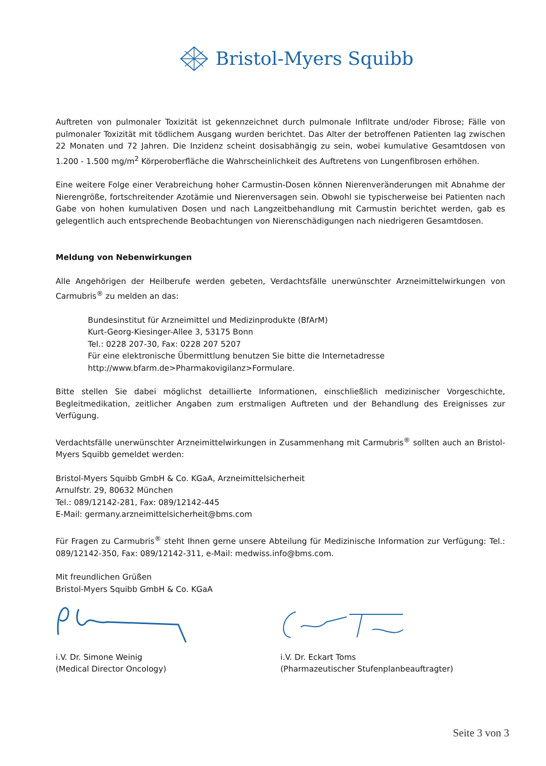Bristol-Myers Squibb
Auftreten von pulmonaler Toxizität ist gekennzeichnet durch pulmonale Infiltrate und/oder Fibrose; Fälle von pulmonaler Toxizität mit tödlichem Ausgang wurden berichtet. Das Alter der betroffenen Patienten lag zwischen 22 Monaten und 72 Jahren. Die Inzidenz scheint dosisabhängig zu sein, wobei kumulative Gesamtdosen von 1.200 - 1.500 mg/m<sup>2</sup> Körperoberfläche die Wahrscheinlichkeit des Auftretens von Lungenfibrosen erhöhen.
Eine weitere Folge einer Verabreichung hoher Carmustin-Dosen können Nierenveränderungen mit Abnahme der Nierengröße, fortschreitender Azotämie und Nierenversagen sein. Obwohl sie typischerweise bei Patienten nach Gabe von hohen kumulativen Dosen und nach Langzeitbehandlung mit Carmustin berichtet werden, gab es gelegentlich auch entsprechende Beobachtungen von Nierenschädigungen nach niedrigeren Gesamtdosen.
Meldung von Nebenwirkungen
Alle Angehörigen der Heilberufe werden gebeten, Verdachtsfälle unerwünschter Arzneimittelwirkungen von Carmubris<sup>®</sup> zu melden an das:
Bundesinstitut für Arzneimittel und Medizinprodukte (BfArM)
Kurt-Georg-Kiesinger-Allee 3, 53175 Bonn
Tel.: 0228 207-30, Fax: 0228 207 5207
Für eine elektronische Übermittlung benutzen Sie bitte die Internetadresse
http://www.bfarm.de>Pharmakovigilanz>Formulare.
Bitte stellen Sie dabei möglichst detaillierte Informationen, einschließlich medizinischer Vorgeschichte, Begleitmedikation, zeitlicher Angaben zum erstmaligen Auftreten und der Behandlung des Ereignisses zur Verfügung.
Verdachtsfälle unerwünschter Arzneimittelwirkungen in Zusammenhang mit Carmubris<sup>®</sup> sollten auch an Bristol-Myers Squibb gemeldet werden:
Bristol-Myers Squibb GmbH & Co. KGaA, Arzneimittelsicherheit
Arnulfstr. 29, 80632 München
Tel.: 089/12142-281, Fax: 089/12142-445
E-Mail: germany.arzneimittelsicherheit@bms.com
Für Fragen zu Carmubris<sup>®</sup> steht Ihnen gerne unsere Abteilung für Medizinische Information zur Verfügung: Tel.: 089/12142-350, Fax: 089/12142-311, e-Mail: medwiss.info@bms.com.
Mit freundlichen Grüßen
Bristol-Myers Squibb GmbH & Co. KGaA
i.V. Dr. Simone Weinig
(Medical Director Oncology)
i.V. Dr. Eckart Toms
(Pharmazeutischer Stufenplanbeauftragter)
Seite 3 von 3